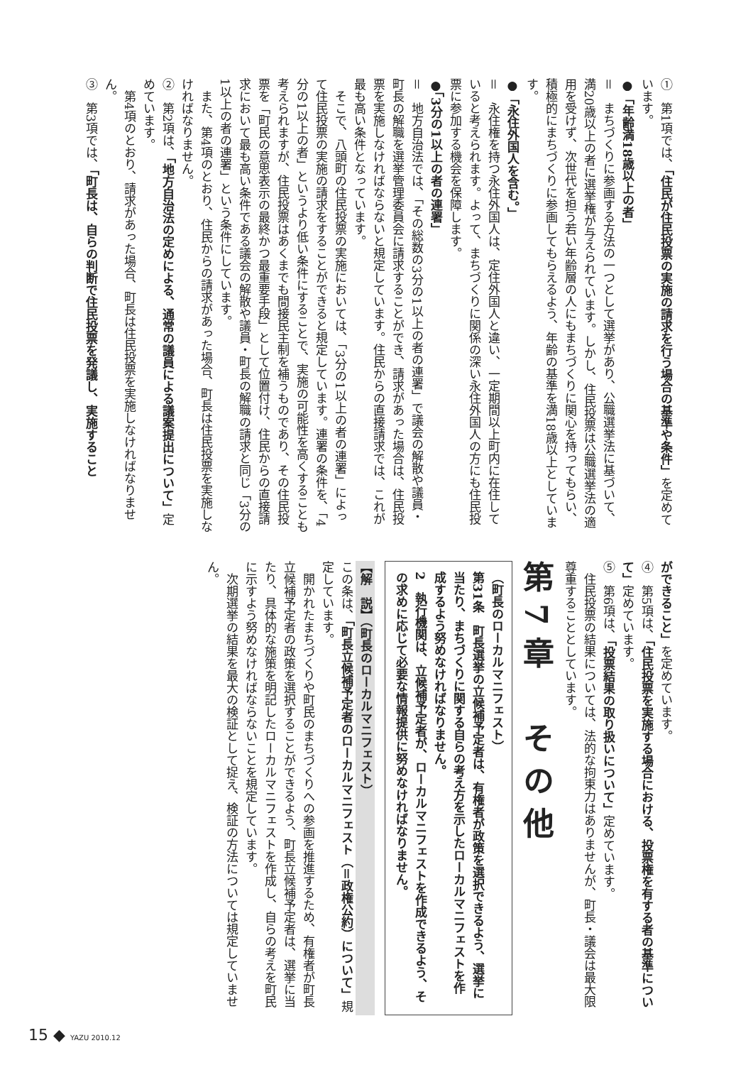①　第1項では、「住民が住民投票の実施の請求を行う場合の基準や条件」を定めています。
●「年齢満18歳以上の者」
＝　まちづくりに参画する方法の一つとして選挙があり、公職選挙法に基づいて、満20歳以上の者に選挙権が与えられています。しかし、住民投票は公職選挙法の適用を受けず、次世代を担う若い年齢層の人にもまちづくりに関心を持ってもらい、積極的にまちづくりに参画してもらえるよう、年齢の基準を満18歳以上としています。
●「永住外国人を含む。」
＝　永住権を持つ永住外国人は、定住外国人と違い、一定期間以上町内に在住していると考えられます。よって、まちづくりに関係の深い永住外国人の方にも住民投票に参加する機会を保障します。
●「3分の1以上の者の連署」
＝　地方自治法では、「その総数の3分の1以上の者の連署」で議会の解散や議員・町長の解職を選挙管理委員会に請求することができ、請求があった場合は、住民投票を実施しなければならないと規定しています。住民からの直接請求では、これが最も高い条件となっています。
　そこで、八頭町の住民投票の実施においては、「3分の1以上の者の連署」によって住民投票の実施の請求をすることができると規定しています。連署の条件を、「4分の1以上の者」というより低い条件にすることで、実施の可能性を高くすることも考えられますが、住民投票はあくまでも間接民主制を補うものであり、その住民投票を「町民の意思表示の最終かつ最重要手段」として位置付け、住民からの直接請求において最も高い条件である議会の解散や議員・町長の解職の請求と同じ「3分の1以上の者の連署」という条件にしています。
　また、第4項のとおり、住民からの請求があった場合、町長は住民投票を実施しなければなりません。
②　第2項は、「地方自治法の定めによる、通常の議員による議案提出について」定めています。
　第4項のとおり、請求があった場合、町長は住民投票を実施しなければなりません。
③　第3項では、「町長は、自らの判断で住民投票を発議し、実施すること
ができること」を定めています。
④　第5項は、「住民投票を実施する場合における、投票権を有する者の基準について」定めています。
⑤　第6項は、「投票結果の取り扱いについて」定めています。
　住民投票の結果については、法的な拘束力はありませんが、町長・議会は最大限尊重することとしています。
第7章　その他
（町長のローカルマニフェスト）
第31条　町長選挙の立候補予定者は、有権者が政策を選択できるよう、選挙に当たり、まちづくりに関する自らの考え方を示したローカルマニフェストを作成するよう努めなければなりません。
2　執行機関は、立候補予定者が、ローカルマニフェストを作成できるよう、その求めに応じて必要な情報提供に努めなければなりません。
【解　説】（町長のローカルマニフェスト）
この条は、「町長立候補予定者のローカルマニフェスト（＝政権公約）について」規定しています。
　開かれたまちづくりや町民のまちづくりへの参画を推進するため、有権者が町長立候補予定者の政策を選択することができるよう、町長立候補予定者は、選挙に当たり、具体的な施策を明記したローカルマニフェストを作成し、自らの考えを町民に示すよう努めなければならないことを規定しています。
　次期選挙の結果を最大の検証として捉え、検証の方法については規定していません。
15 ◆ YAZU 2010.12